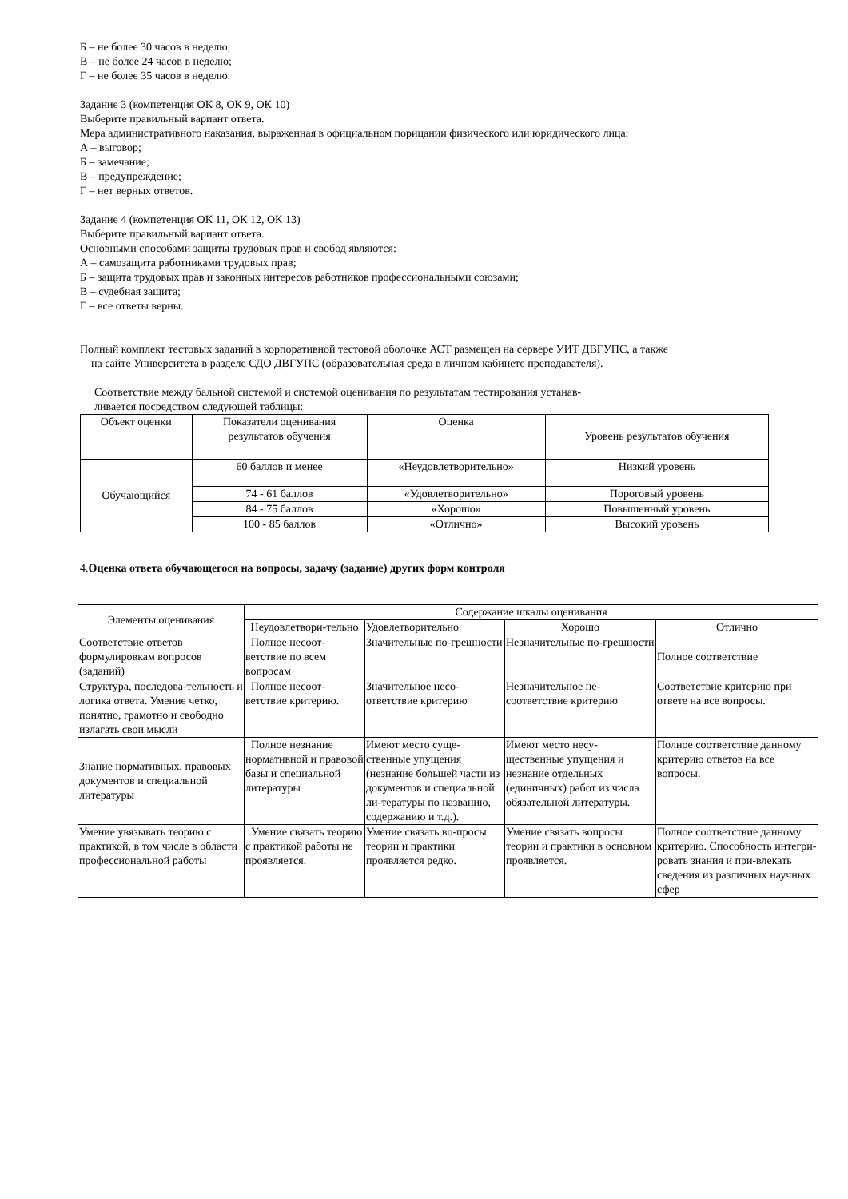Б – не более 30 часов в неделю;
В – не более 24 часов в неделю;
Г – не более 35 часов в неделю.
Задание 3 (компетенция ОК 8, ОК 9, ОК 10)
Выберите правильный вариант ответа.
Мера административного наказания, выраженная в официальном порицании физического или юридического лица:
А – выговор;
Б – замечание;
В – предупреждение;
Г – нет верных ответов.
Задание 4 (компетенция ОК 11, ОК 12, ОК 13)
Выберите правильный вариант ответа.
Основными способами защиты трудовых прав и свобод являются:
А – самозащита работниками трудовых прав;
Б – защита трудовых прав и законных интересов работников профессиональными союзами;
В – судебная защита;
Г – все ответы верны.
Полный комплект тестовых заданий в корпоративной тестовой оболочке АСТ размещен на сервере УИТ ДВГУПС, а также
на сайте Университета в разделе СДО ДВГУПС (образовательная среда в личном кабинете преподавателя).
Соответствие между бальной системой и системой оценивания по результатам тестирования устанав-
ливается посредством следующей таблицы:
| Объект оценки | Показатели оценивания результатов обучения | Оценка | Уровень результатов обучения |
| --- | --- | --- | --- |
| Обучающийся | 60 баллов и менее | «Неудовлетворительно» | Низкий уровень |
| | 74 - 61 баллов | «Удовлетворительно» | Пороговый уровень |
| | 84 - 75 баллов | «Хорошо» | Повышенный уровень |
| | 100 - 85 баллов | «Отлично» | Высокий уровень |
4.Оценка ответа обучающегося на вопросы, задачу (задание) других форм контроля
| Элементы оценивания | Содержание шкалы оценивания | | | |
| --- | --- | --- | --- | --- |
| | Неудовлетвори-тельно | Удовлетворительно | Хорошо | Отлично |
| Соответствие ответов формулировкам вопросов (заданий) | Полное несоот-ветствие по всем вопросам | Значительные по-грешности | Незначительные по-грешности | Полное соответствие |
| Структура, последова-тельность и логика ответа. Умение четко, понятно, грамотно и свободно излагать свои мысли | Полное несоот-ветствие критерию. | Значительное несо-ответствие критерию | Незначительное не-соответствие критерию | Соответствие критерию при ответе на все вопросы. |
| Знание нормативных, правовых документов и специальной литературы | Полное незнание нормативной и правовой базы и специальной литературы | Имеют место суще-ственные упущения (незнание большей части из документов и специальной ли-тературы по названию, содержанию и т.д.). | Имеют место несу-щественные упущения и незнание отдельных (единичных) работ из числа обязательной литературы. | Полное соответствие данному критерию ответов на все вопросы. |
| Умение увязывать теорию с практикой, в том числе в области профессиональной работы | Умение связать теорию с практикой работы не проявляется. | Умение связать во-просы теории и практики проявляется редко. | Умение связать вопросы теории и практики в основном проявляется. | Полное соответствие данному критерию. Способность интегри-ровать знания и при-влекать сведения из различных научных сфер |